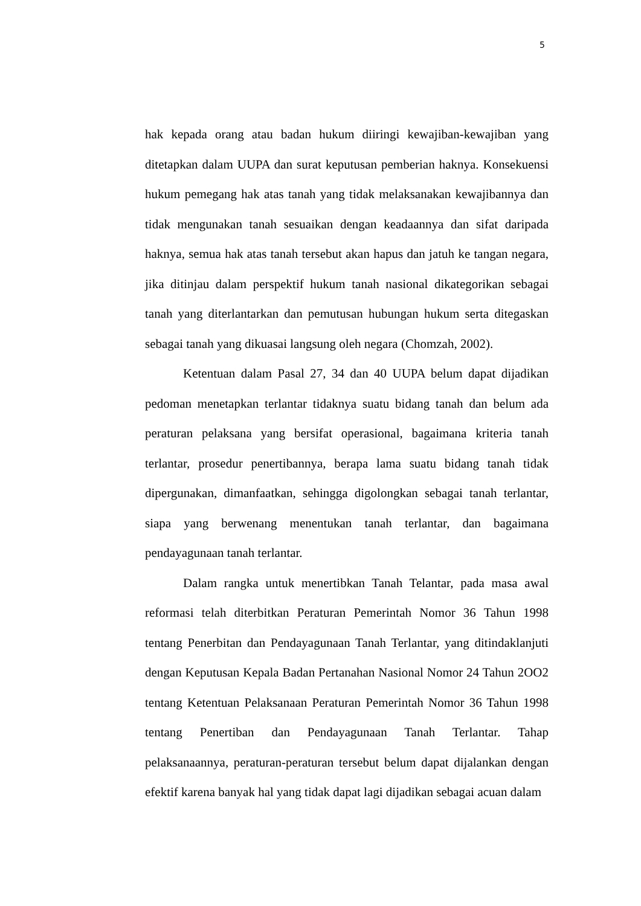5
hak kepada orang atau badan hukum diiringi kewajiban-kewajiban yang ditetapkan dalam UUPA dan surat keputusan pemberian haknya. Konsekuensi hukum pemegang hak atas tanah yang tidak melaksanakan kewajibannya dan tidak mengunakan tanah sesuaikan dengan keadaannya dan sifat daripada haknya, semua hak atas tanah tersebut akan hapus dan jatuh ke tangan negara, jika ditinjau dalam perspektif hukum tanah nasional dikategorikan sebagai tanah yang diterlantarkan dan pemutusan hubungan hukum serta ditegaskan sebagai tanah yang dikuasai langsung oleh negara (Chomzah, 2002).
Ketentuan dalam Pasal 27, 34 dan 40 UUPA belum dapat dijadikan pedoman menetapkan terlantar tidaknya suatu bidang tanah dan belum ada peraturan pelaksana yang bersifat operasional, bagaimana kriteria tanah terlantar, prosedur penertibannya, berapa lama suatu bidang tanah tidak dipergunakan, dimanfaatkan, sehingga digolongkan sebagai tanah terlantar, siapa yang berwenang menentukan tanah terlantar, dan bagaimana pendayagunaan tanah terlantar.
Dalam rangka untuk menertibkan Tanah Telantar, pada masa awal reformasi telah diterbitkan Peraturan Pemerintah Nomor 36 Tahun 1998 tentang Penerbitan dan Pendayagunaan Tanah Terlantar, yang ditindaklanjuti dengan Keputusan Kepala Badan Pertanahan Nasional Nomor 24 Tahun 2OO2 tentang Ketentuan Pelaksanaan Peraturan Pemerintah Nomor 36 Tahun 1998 tentang Penertiban dan Pendayagunaan Tanah Terlantar. Tahap pelaksanaannya, peraturan-peraturan tersebut belum dapat dijalankan dengan efektif karena banyak hal yang tidak dapat lagi dijadikan sebagai acuan dalam